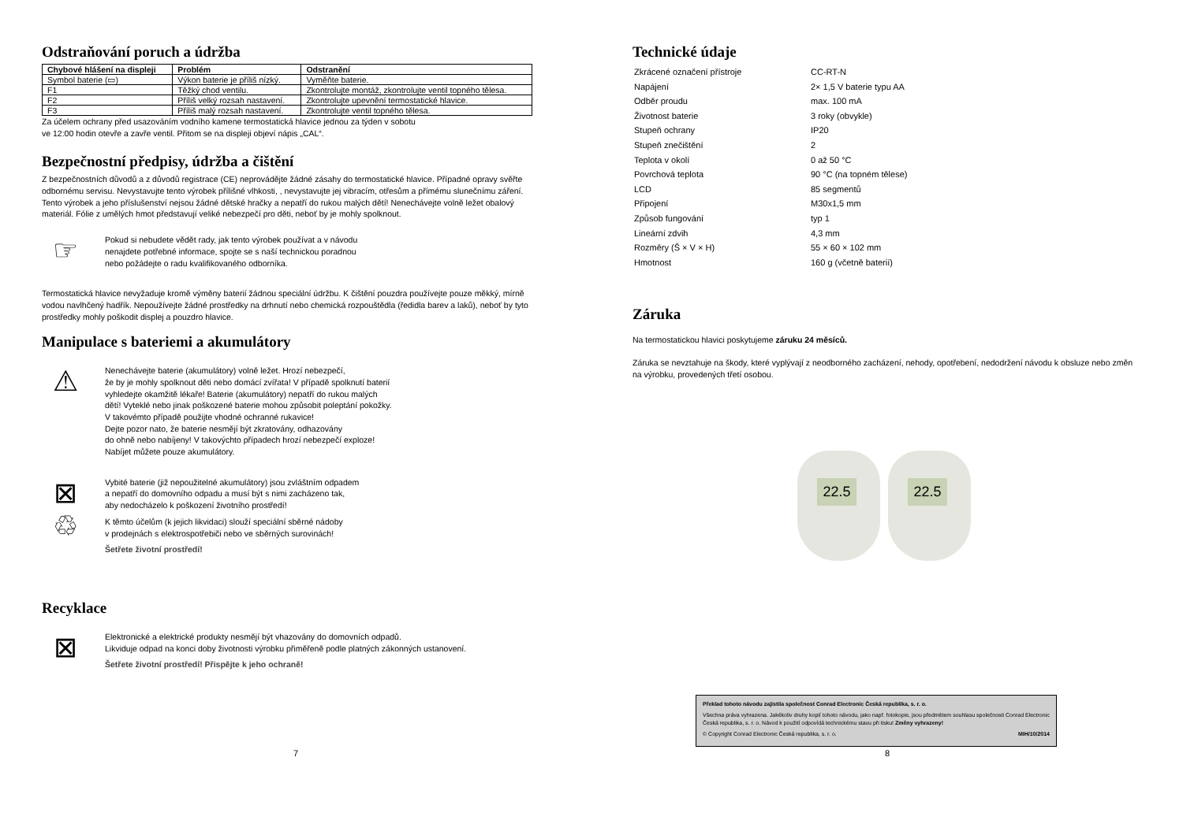Odstraňování poruch a údržba
| Chybové hlášení na displeji | Problém | Odstranění |
| --- | --- | --- |
| Symbol baterie (▭) | Výkon baterie je příliš nízký. | Vyměňte baterie. |
| F1 | Těžký chod ventilu. | Zkontrolujte montáž, zkontrolujte ventil topného tělesa. |
| F2 | Příliš velký rozsah nastavení. | Zkontrolujte upevnění termostatické hlavice. |
| F3 | Příliš malý rozsah nastavení. | Zkontrolujte ventil topného tělesa. |
Za účelem ochrany před usazováním vodního kamene termostatická hlavice jednou za týden v sobotu
ve 12:00 hodin otevře a zavře ventil. Přitom se na displeji objeví nápis „CAL“.
Bezpečnostní předpisy, údržba a čištění
Z bezpečnostních důvodů a z důvodů registrace (CE) neprovádějte žádné zásahy do termostatické hlavice. Případné opravy svěřte odbornému servisu. Nevystavujte tento výrobek přílišné vlhkosti, , nevystavujte jej vibracím, otřesům a přímému slunečnímu záření. Tento výrobek a jeho příslušenství nejsou žádné dětské hračky a nepatří do rukou malých dětí! Nenechávejte volně ležet obalový materiál. Fólie z umělých hmot představují veliké nebezpečí pro děti, neboť by je mohly spolknout.
☞
Pokud si nebudete vědět rady, jak tento výrobek používat a v návodu
nenajdete potřebné informace, spojte se s naší technickou poradnou
nebo požádejte o radu kvalifikovaného odborníka.
Termostatická hlavice nevyžaduje kromě výměny baterií žádnou speciální údržbu. K čištění pouzdra používejte pouze měkký, mírně vodou navlhčený hadřík. Nepoužívejte žádné prostředky na drhnutí nebo chemická rozpouštědla (ředidla barev a laků), neboť by tyto prostředky mohly poškodit displej a pouzdro hlavice.
Manipulace s bateriemi a akumulátory
⚠
Nenechávejte baterie (akumulátory) volně ležet. Hrozí nebezpečí,
že by je mohly spolknout děti nebo domácí zvířata! V případě spolknutí baterií
vyhledejte okamžitě lékaře! Baterie (akumulátory) nepatří do rukou malých
dětí! Vyteklé nebo jinak poškozené baterie mohou způsobit poleptání pokožky.
V takovémto případě použijte vhodné ochranné rukavice!
Dejte pozor nato, že baterie nesmějí být zkratovány, odhazovány
do ohně nebo nabíjeny! V takovýchto případech hrozí nebezpečí exploze!
Nabíjet můžete pouze akumulátory.
⊠
♲
Vybité baterie (již nepoužitelné akumulátory) jsou zvláštním odpadem
a nepatří do domovního odpadu a musí být s nimi zacházeno tak,
aby nedocházelo k poškození životního prostředí!
K těmto účelům (k jejich likvidaci) slouží speciální sběrné nádoby
v prodejnách s elektrospotřebiči nebo ve sběrných surovinách!
Šetřete životní prostředí!
Recyklace
⊠
Elektronické a elektrické produkty nesmějí být vhazovány do domovních odpadů.
Likviduje odpad na konci doby životnosti výrobku přiměřeně podle platných zákonných ustanovení.
Šetřete životní prostředí! Přispějte k jeho ochraně!
7
Technické údaje
| Zkrácené označení přístroje | CC-RT-N |
| Napájení | 2× 1,5 V baterie typu AA |
| Odběr proudu | max. 100 mA |
| Životnost baterie | 3 roky (obvykle) |
| Stupeň ochrany | IP20 |
| Stupeň znečištění | 2 |
| Teplota v okolí | 0 až 50 °C |
| Povrchová teplota | 90 °C (na topném tělese) |
| LCD | 85 segmentů |
| Připojení | M30x1,5 mm |
| Způsob fungování | typ 1 |
| Lineární zdvih | 4,3 mm |
| Rozměry (Š × V × H) | 55 × 60 × 102 mm |
| Hmotnost | 160 g (včetně baterií) |
Záruka
Na termostatickou hlavici poskytujeme záruku 24 měsíců.
Záruka se nevztahuje na škody, které vyplývají z neodborného zacházení, nehody, opotřebení, nedodržení návodu k obsluze nebo změn na výrobku, provedených třetí osobou.
22.5
22.5
Překlad tohoto návodu zajistila společnost Conrad Electronic Česká republika, s. r. o.
Všechna práva vyhrazena. Jakékoliv druhy kopií tohoto návodu, jako např. fotokopie, jsou předmětem souhlasu společnosti Conrad Electronic Česká republika, s. r. o. Návod k použití odpovídá technickému stavu při tisku! Změny vyhrazeny!
© Copyright Conrad Electronic Česká republika, s. r. o. MIH/10/2014
8